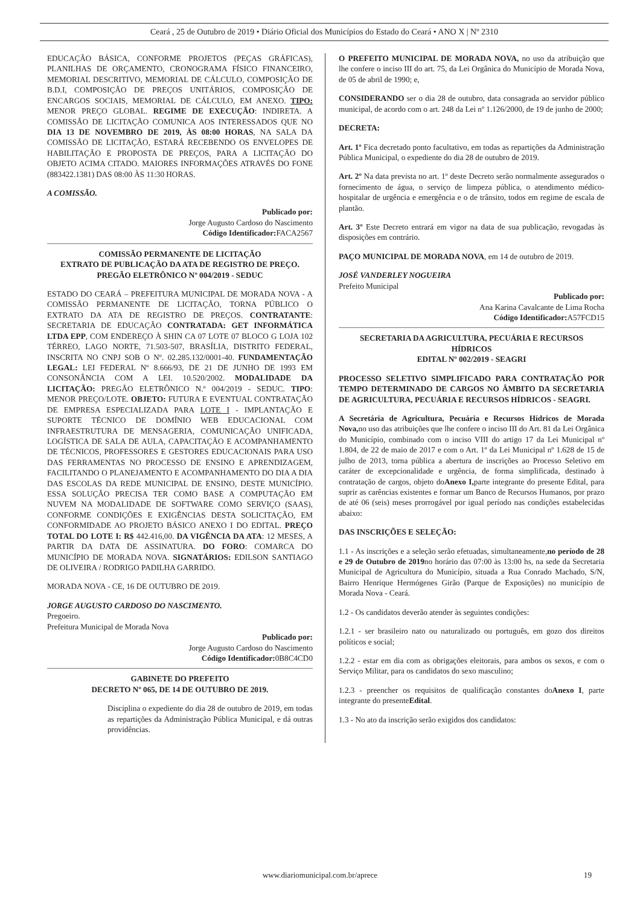Ceará , 25 de Outubro de 2019 • Diário Oficial dos Municípios do Estado do Ceará • ANO X | Nº 2310
EDUCAÇÃO BÁSICA, CONFORME PROJETOS (PEÇAS GRÁFICAS), PLANILHAS DE ORÇAMENTO, CRONOGRAMA FÍSICO FINANCEIRO, MEMORIAL DESCRITIVO, MEMORIAL DE CÁLCULO, COMPOSIÇÃO DE B.D.I, COMPOSIÇÃO DE PREÇOS UNITÁRIOS, COMPOSIÇÃO DE ENCARGOS SOCIAIS, MEMORIAL DE CÁLCULO, EM ANEXO. TIPO: MENOR PREÇO GLOBAL. REGIME DE EXECUÇÃO: INDIRETA. A COMISSÃO DE LICITAÇÃO COMUNICA AOS INTERESSADOS QUE NO DIA 13 DE NOVEMBRO DE 2019, ÀS 08:00 HORAS, NA SALA DA COMISSÃO DE LICITAÇÃO, ESTARÁ RECEBENDO OS ENVELOPES DE HABILITAÇÃO E PROPOSTA DE PREÇOS, PARA A LICITAÇÃO DO OBJETO ACIMA CITADO. MAIORES INFORMAÇÕES ATRAVÉS DO FONE (883422.1381) DAS 08:00 ÀS 11:30 HORAS.
A COMISSÃO.
Publicado por:
Jorge Augusto Cardoso do Nascimento
Código Identificador: FACA2567
COMISSÃO PERMANENTE DE LICITAÇÃO
EXTRATO DE PUBLICAÇÃO DA ATA DE REGISTRO DE PREÇO. PREGÃO ELETRÔNICO Nº 004/2019 - SEDUC
ESTADO DO CEARÁ – PREFEITURA MUNICIPAL DE MORADA NOVA - A COMISSÃO PERMANENTE DE LICITAÇÃO, TORNA PÚBLICO O EXTRATO DA ATA DE REGISTRO DE PREÇOS. CONTRATANTE: SECRETARIA DE EDUCAÇÃO CONTRATADA: GET INFORMÁTICA LTDA EPP, COM ENDEREÇO À SHIN CA 07 LOTE 07 BLOCO G LOJA 102 TÉRREO, LAGO NORTE, 71.503-507, BRASÍLIA, DISTRITO FEDERAL, INSCRITA NO CNPJ SOB O Nº. 02.285.132/0001-40. FUNDAMENTAÇÃO LEGAL: LEI FEDERAL Nº 8.666/93, DE 21 DE JUNHO DE 1993 EM CONSONÂNCIA COM A LEI. 10.520/2002. MODALIDADE DA LICITAÇÃO: PREGÃO ELETRÔNICO N.º 004/2019 - SEDUC. TIPO: MENOR PREÇO/LOTE. OBJETO: FUTURA E EVENTUAL CONTRATAÇÃO DE EMPRESA ESPECIALIZADA PARA LOTE I - IMPLANTAÇÃO E SUPORTE TÉCNICO DE DOMÍNIO WEB EDUCACIONAL COM INFRAESTRUTURA DE MENSAGERIA, COMUNICAÇÃO UNIFICADA, LOGÍSTICA DE SALA DE AULA, CAPACITAÇÃO E ACOMPANHAMENTO DE TÉCNICOS, PROFESSORES E GESTORES EDUCACIONAIS PARA USO DAS FERRAMENTAS NO PROCESSO DE ENSINO E APRENDIZAGEM, FACILITANDO O PLANEJAMENTO E ACOMPANHAMENTO DO DIA A DIA DAS ESCOLAS DA REDE MUNICIPAL DE ENSINO, DESTE MUNICÍPIO. ESSA SOLUÇÃO PRECISA TER COMO BASE A COMPUTAÇÃO EM NUVEM NA MODALIDADE DE SOFTWARE COMO SERVIÇO (SAAS), CONFORME CONDIÇÕES E EXIGÊNCIAS DESTA SOLICITAÇÃO, EM CONFORMIDADE AO PROJETO BÁSICO ANEXO I DO EDITAL. PREÇO TOTAL DO LOTE I: R$ 442.416,00. DA VIGÊNCIA DA ATA: 12 MESES, A PARTIR DA DATA DE ASSINATURA. DO FORO: COMARCA DO MUNICÍPIO DE MORADA NOVA. SIGNATÁRIOS: EDILSON SANTIAGO DE OLIVEIRA / RODRIGO PADILHA GARRIDO.
MORADA NOVA - CE, 16 DE OUTUBRO DE 2019.
JORGE AUGUSTO CARDOSO DO NASCIMENTO.
Pregoeiro.
Prefeitura Municipal de Morada Nova
Publicado por:
Jorge Augusto Cardoso do Nascimento
Código Identificador: 0B8C4CD0
GABINETE DO PREFEITO
DECRETO Nº 065, DE 14 DE OUTUBRO DE 2019.
Disciplina o expediente do dia 28 de outubro de 2019, em todas as repartições da Administração Pública Municipal, e dá outras providências.
O PREFEITO MUNICIPAL DE MORADA NOVA, no uso da atribuição que lhe confere o inciso III do art. 75, da Lei Orgânica do Município de Morada Nova, de 05 de abril de 1990; e,
CONSIDERANDO ser o dia 28 de outubro, data consagrada ao servidor público municipal, de acordo com o art. 248 da Lei nº 1.126/2000, de 19 de junho de 2000;
DECRETA:
Art. 1º Fica decretado ponto facultativo, em todas as repartições da Administração Pública Municipal, o expediente do dia 28 de outubro de 2019.
Art. 2º Na data prevista no art. 1º deste Decreto serão normalmente assegurados o fornecimento de água, o serviço de limpeza pública, o atendimento médico-hospitalar de urgência e emergência e o de trânsito, todos em regime de escala de plantão.
Art. 3º Este Decreto entrará em vigor na data de sua publicação, revogadas às disposições em contrário.
PAÇO MUNICIPAL DE MORADA NOVA, em 14 de outubro de 2019.
JOSÉ VANDERLEY NOGUEIRA
Prefeito Municipal
Publicado por:
Ana Karina Cavalcante de Lima Rocha
Código Identificador: A57FCD15
SECRETARIA DA AGRICULTURA, PECUÁRIA E RECURSOS HÍDRICOS
EDITAL Nº 002/2019 - SEAGRI
PROCESSO SELETIVO SIMPLIFICADO PARA CONTRATAÇÃO POR TEMPO DETERMINADO DE CARGOS NO ÂMBITO DA SECRETARIA DE AGRICULTURA, PECUÁRIA E RECURSOS HÍDRICOS - SEAGRI.
A Secretária de Agricultura, Pecuária e Recursos Hídricos de Morada Nova, no uso das atribuições que lhe confere o inciso III do Art. 81 da Lei Orgânica do Município, combinado com o inciso VIII do artigo 17 da Lei Municipal nº 1.804, de 22 de maio de 2017 e com o Art. 1º da Lei Municipal nº 1.628 de 15 de julho de 2013, torna pública a abertura de inscrições ao Processo Seletivo em caráter de excepcionalidade e urgência, de forma simplificada, destinado à contratação de cargos, objeto doAnexo I, parte integrante do presente Edital, para suprir as carências existentes e formar um Banco de Recursos Humanos, por prazo de até 06 (seis) meses prorrogável por igual período nas condições estabelecidas abaixo:
DAS INSCRIÇÕES E SELEÇÃO:
1.1 - As inscrições e a seleção serão efetuadas, simultaneamente,no período de 28 e 29 de Outubro de 2019no horário das 07:00 às 13:00 hs, na sede da Secretaria Municipal de Agricultura do Município, situada a Rua Conrado Machado, S/N, Bairro Henrique Hermógenes Girão (Parque de Exposições) no município de Morada Nova - Ceará.
1.2 - Os candidatos deverão atender às seguintes condições:
1.2.1 - ser brasileiro nato ou naturalizado ou português, em gozo dos direitos políticos e social;
1.2.2 - estar em dia com as obrigações eleitorais, para ambos os sexos, e com o Serviço Militar, para os candidatos do sexo masculino;
1.2.3 - preencher os requisitos de qualificação constantes doAnexo I, parte integrante do presenteEdital.
1.3 - No ato da inscrição serão exigidos dos candidatos:
www.diariomunicipal.com.br/aprece
19